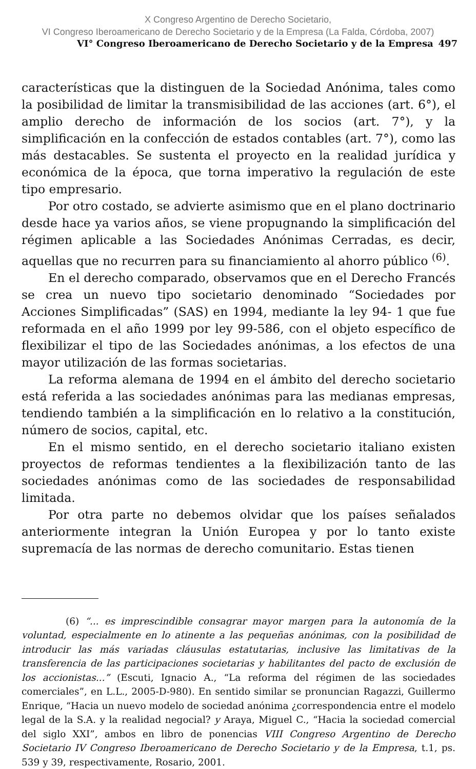X Congreso Argentino de Derecho Societario,
VI Congreso Iberoamericano de Derecho Societario y de la Empresa (La Falda, Córdoba, 2007)
VI° Congreso Iberoamericano de Derecho Societario y de la Empresa 497
características que la distinguen de la Sociedad Anónima, tales como la posibilidad de limitar la transmisibilidad de las acciones (art. 6°), el amplio derecho de información de los socios (art. 7°), y la simplificación en la confección de estados contables (art. 7°), como las más destacables. Se sustenta el proyecto en la realidad jurídica y económica de la época, que torna imperativo la regulación de este tipo empresario.
Por otro costado, se advierte asimismo que en el plano doctrinario desde hace ya varios años, se viene propugnando la simplificación del régimen aplicable a las Sociedades Anónimas Cerradas, es decir, aquellas que no recurren para su financiamiento al ahorro público <sup>(6)</sup>.
En el derecho comparado, observamos que en el Derecho Francés se crea un nuevo tipo societario denominado “Sociedades por Acciones Simplificadas” (SAS) en 1994, mediante la ley 94- 1 que fue reformada en el año 1999 por ley 99-586, con el objeto específico de flexibilizar el tipo de las Sociedades anónimas, a los efectos de una mayor utilización de las formas societarias.
La reforma alemana de 1994 en el ámbito del derecho societario está referida a las sociedades anónimas para las medianas empresas, tendiendo también a la simplificación en lo relativo a la constitución, número de socios, capital, etc.
En el mismo sentido, en el derecho societario italiano existen proyectos de reformas tendientes a la flexibilización tanto de las sociedades anónimas como de las sociedades de responsabilidad limitada.
Por otra parte no debemos olvidar que los países señalados anteriormente integran la Unión Europea y por lo tanto existe supremacía de las normas de derecho comunitario. Estas tienen
(6) “... es imprescindible consagrar mayor margen para la autonomía de la voluntad, especialmente en lo atinente a las pequeñas anónimas, con la posibilidad de introducir las más variadas cláusulas estatutarias, inclusive las limitativas de la transferencia de las participaciones societarias y habilitantes del pacto de exclusión de los accionistas...” (Escuti, Ignacio A., “La reforma del régimen de las sociedades comerciales”, en L.L., 2005-D-980). En sentido similar se pronuncian Ragazzi, Guillermo Enrique, “Hacia un nuevo modelo de sociedad anónima ¿correspondencia entre el modelo legal de la S.A. y la realidad negocial? y Araya, Miguel C., “Hacia la sociedad comercial del siglo XXI”, ambos en libro de ponencias VIII Congreso Argentino de Derecho Societario IV Congreso Iberoamericano de Derecho Societario y de la Empresa, t.1, ps. 539 y 39, respectivamente, Rosario, 2001.